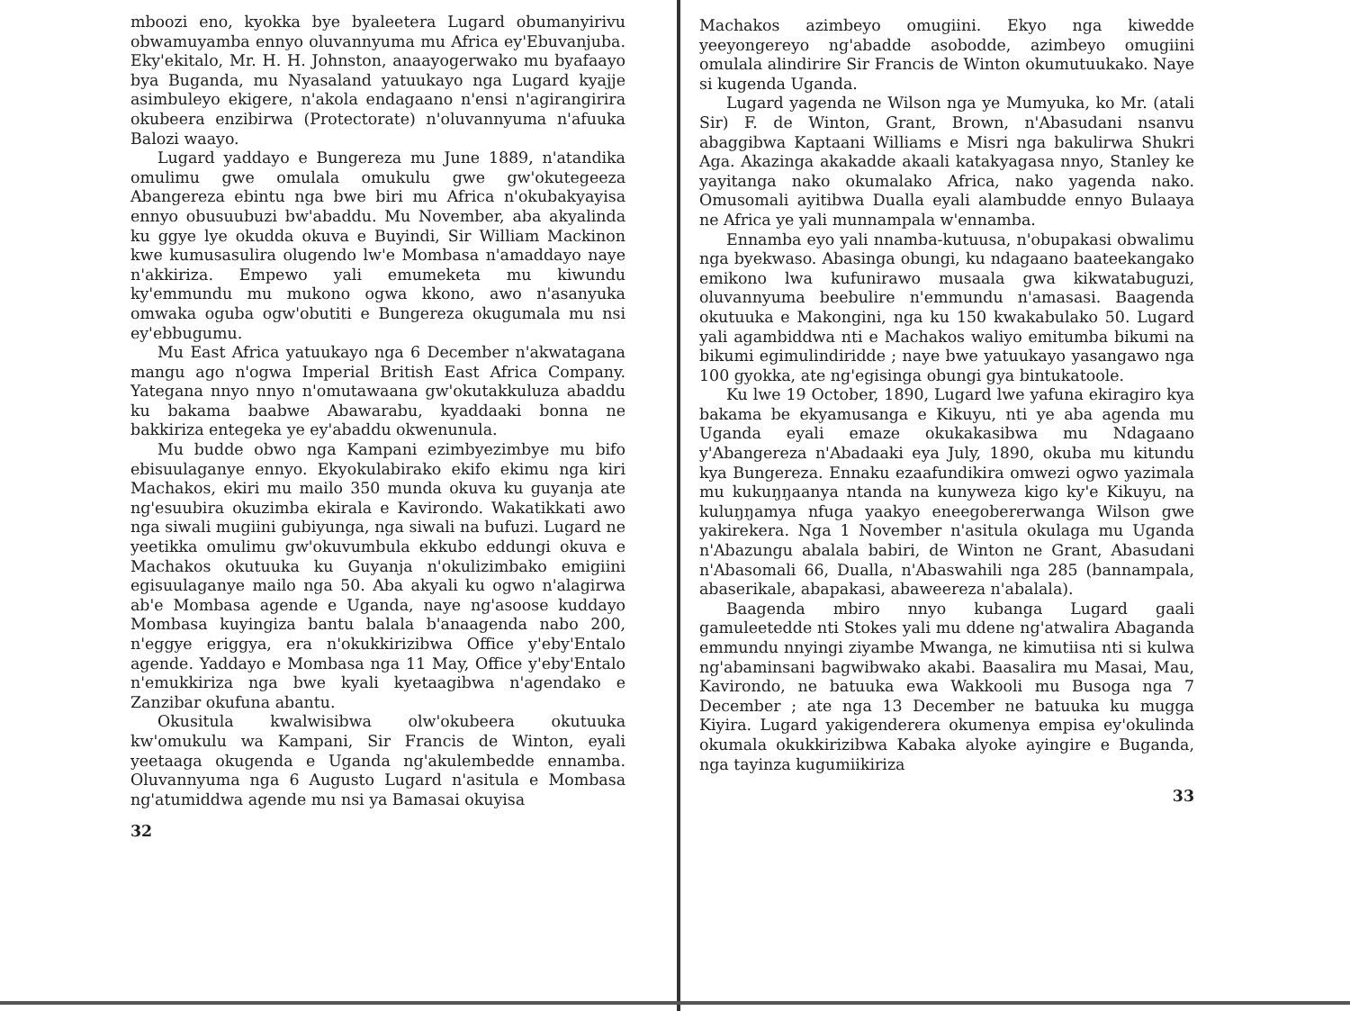mboozi eno, kyokka bye byaleetera Lugard obumanyirivu obwamuyamba ennyo oluvannyuma mu Africa ey'Ebuvanjuba. Eky'ekitalo, Mr. H. H. Johnston, anaayogerwako mu byafaayo bya Buganda, mu Nyasaland yatuukayo nga Lugard kyajje asimbuleyo ekigere, n'akola endagaano n'ensi n'agirangirira okubeera enzibirwa (Protectorate) n'oluvannyuma n'afuuka Balozi waayo.
Lugard yaddayo e Bungereza mu June 1889, n'atandika omulimu gwe omulala omukulu gwe gw'okutegeeza Abangereza ebintu nga bwe biri mu Africa n'okubakyayisa ennyo obusuubuzi bw'abaddu. Mu November, aba akyalinda ku ggye lye okudda okuva e Buyindi, Sir William Mackinon kwe kumusasulira olugendo lw'e Mombasa n'amaddayo naye n'akkiriza. Empewo yali emumeketa mu kiwundu ky'emmundu mu mukono ogwa kkono, awo n'asanyuka omwaka oguba ogw'obutiti e Bungereza okugumala mu nsi ey'ebbugumu.
Mu East Africa yatuukayo nga 6 December n'akwatagana mangu ago n'ogwa Imperial British East Africa Company. Yategana nnyo nnyo n'omutawaana gw'okutakkuluza abaddu ku bakama baabwe Abawarabu, kyaddaaki bonna ne bakkiriza entegeka ye ey'abaddu okwenunula.
Mu budde obwo nga Kampani ezimbyezimbye mu bifo ebisuulaganye ennyo. Ekyokulabirako ekifo ekimu nga kiri Machakos, ekiri mu mailo 350 munda okuva ku guyanja ate ng'esuubira okuzimba ekirala e Kavirondo. Wakatikkati awo nga siwali mugiini gubiyunga, nga siwali na bufuzi. Lugard ne yeetikka omulimu gw'okuvumbula ekkubo eddungi okuva e Machakos okutuuka ku Guyanja n'okulizimbako emigiini egisuulaganye mailo nga 50. Aba akyali ku ogwo n'alagirwa ab'e Mombasa agende e Uganda, naye ng'asoose kuddayo Mombasa kuyingiza bantu balala b'anaagenda nabo 200, n'eggye eriggya, era n'okukkirizibwa Office y'eby'Entalo agende. Yaddayo e Mombasa nga 11 May, Office y'eby'Entalo n'emukkiriza nga bwe kyali kyetaagibwa n'agendako e Zanzibar okufuna abantu.
Okusitula kwalwisibwa olw'okubeera okutuuka kw'omukulu wa Kampani, Sir Francis de Winton, eyali yeetaaga okugenda e Uganda ng'akulembedde ennamba. Oluvannyuma nga 6 Augusto Lugard n'asitula e Mombasa ng'atumiddwa agende mu nsi ya Bamasai okuyisa
32
Machakos azimbeyo omugiini. Ekyo nga kiwedde yeeyongereyo ng'abadde asobodde, azimbeyo omugiini omulala alindirire Sir Francis de Winton okumutuukako. Naye si kugenda Uganda.
Lugard yagenda ne Wilson nga ye Mumyuka, ko Mr. (atali Sir) F. de Winton, Grant, Brown, n'Abasudani nsanvu abaggibwa Kaptaani Williams e Misri nga bakulirwa Shukri Aga. Akazinga akakadde akaali katakyagasa nnyo, Stanley ke yayitanga nako okumalako Africa, nako yagenda nako. Omusomali ayitibwa Dualla eyali alambudde ennyo Bulaaya ne Africa ye yali munnampala w'ennamba.
Ennamba eyo yali nnamba-kutuusa, n'obupakasi obwalimu nga byekwaso. Abasinga obungi, ku ndagaano baateekangako emikono lwa kufunirawo musaala gwa kikwatabuguzi, oluvannyuma beebulire n'emmundu n'amasasi. Baagenda okutuuka e Makongini, nga ku 150 kwakabulako 50. Lugard yali agambiddwa nti e Machakos waliyo emitumba bikumi na bikumi egimulindiridde ; naye bwe yatuukayo yasangawo nga 100 gyokka, ate ng'egisinga obungi gya bintukatoole.
Ku lwe 19 October, 1890, Lugard lwe yafuna ekiragiro kya bakama be ekyamusanga e Kikuyu, nti ye aba agenda mu Uganda eyali emaze okukakasibwa mu Ndagaano y'Abangereza n'Abadaaki eya July, 1890, okuba mu kitundu kya Bungereza. Ennaku ezaafundikira omwezi ogwo yazimala mu kukuŋŋaanya ntanda na kunyweza kigo ky'e Kikuyu, na kuluŋŋamya nfuga yaakyo eneegobererwanga Wilson gwe yakirekera. Nga 1 November n'asitula okulaga mu Uganda n'Abazungu abalala babiri, de Winton ne Grant, Abasudani n'Abasomali 66, Dualla, n'Abaswahili nga 285 (bannampala, abaserikale, abapakasi, abaweereza n'abalala).
Baagenda mbiro nnyo kubanga Lugard gaali gamuleetedde nti Stokes yali mu ddene ng'atwalira Abaganda emmundu nnyingi ziyambe Mwanga, ne kimutiisa nti si kulwa ng'abaminsani bagwibwako akabi. Baasalira mu Masai, Mau, Kavirondo, ne batuuka ewa Wakkooli mu Busoga nga 7 December ; ate nga 13 December ne batuuka ku mugga Kiyira. Lugard yakigenderera okumenya empisa ey'okulinda okumala okukkirizibwa Kabaka alyoke ayingire e Buganda, nga tayinza kugumiikiriza
33